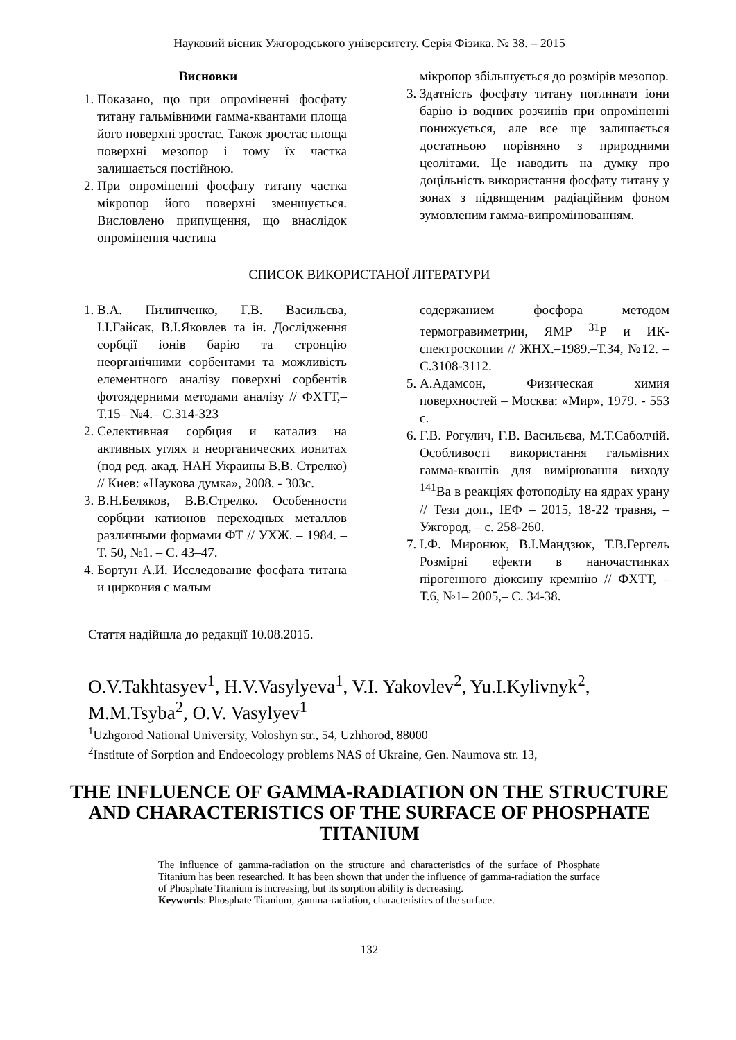Науковий вісник Ужгородського університету. Серія Фізика. № 38. – 2015
Висновки
1. Показано, що при опроміненні фосфату титану гальмівними гамма-квантами площа його поверхні зростає. Також зростає площа поверхні мезопор і тому їх частка залишається постійною.
2. При опроміненні фосфату титану частка мікропор його поверхні зменшується. Висловлено припущення, що внаслідок опромінення частина
мікропор збільшується до розмірів мезопор.
3. Здатність фосфату титану поглинати іони барію із водних розчинів при опроміненні понижується, але все ще залишається достатньою порівняно з природними цеолітами. Це наводить на думку про доцільність використання фосфату титану у зонах з підвищеним радіаційним фоном зумовленим гамма-випромінюванням.
СПИСОК ВИКОРИСТАНОЇ ЛІТЕРАТУРИ
1. В.А. Пилипченко, Г.В. Васильєва, І.І.Гайсак, В.І.Яковлев та ін. Дослідження сорбції іонів барію та стронцію неорганічними сорбентами та можливість елементного аналізу поверхні сорбентів фотоядерними методами аналізу // ФХТТ,– Т.15– №4.– С.314-323
2. Селективная сорбция и катализ на активных углях и неорганических ионитах (под ред. акад. НАН Украины В.В. Стрелко) // Киев: «Наукова думка», 2008. - 303с.
3. В.Н.Беляков, В.В.Стрелко. Особенности сорбции катионов переходных металлов различными формами ФТ // УХЖ. – 1984. – Т. 50, №1. – С. 43–47.
4. Бортун А.И. Исследование фосфата титана и циркония с малым
содержанием фосфора методом термогравиметрии, ЯМР <sup>31</sup>Р и ИК-спектроскопии // ЖНХ.–1989.–Т.34, №12. – С.3108-3112.
5. А.Адамсон, Физическая химия поверхностей – Москва: «Мир», 1979. - 553 с.
6. Г.В. Рогулич, Г.В. Васильєва, М.Т.Саболчій. Особливості використання гальмівних гамма-квантів для вимірювання виходу <sup>141</sup>Ва в реакціях фотоподілу на ядрах урану // Тези доп., ІЕФ – 2015, 18-22 травня, –Ужгород, – с. 258-260.
7. І.Ф. Миронюк, В.І.Мандзюк, Т.В.Гергель Розмірні ефекти в наночастинках пірогенного діоксину кремнію // ФХТТ, –Т.6, №1– 2005,– С. 34-38.
Стаття надійшла до редакції 10.08.2015.
O.V.Takhtasyev<sup>1</sup>, H.V.Vasylyeva<sup>1</sup>, V.I. Yakovlev<sup>2</sup>, Yu.I.Kylivnyk<sup>2</sup>, M.M.Tsyba<sup>2</sup>, O.V. Vasylyev<sup>1</sup>
<sup>1</sup> Uzhgorod National University, Voloshyn str., 54, Uzhhorod, 88000
<sup>2</sup> Institute of Sorption and Endoecology problems NAS of Ukraine, Gen. Naumova str. 13,
THE INFLUENCE OF GAMMA-RADIATION ON THE STRUCTURE AND CHARACTERISTICS OF THE SURFACE OF PHOSPHATE TITANIUM
The influence of gamma-radiation on the structure and characteristics of the surface of Phosphate Titanium has been researched. It has been shown that under the influence of gamma-radiation the surface of Phosphate Titanium is increasing, but its sorption ability is decreasing.
Keywords: Phosphate Titanium, gamma-radiation, characteristics of the surface.
132